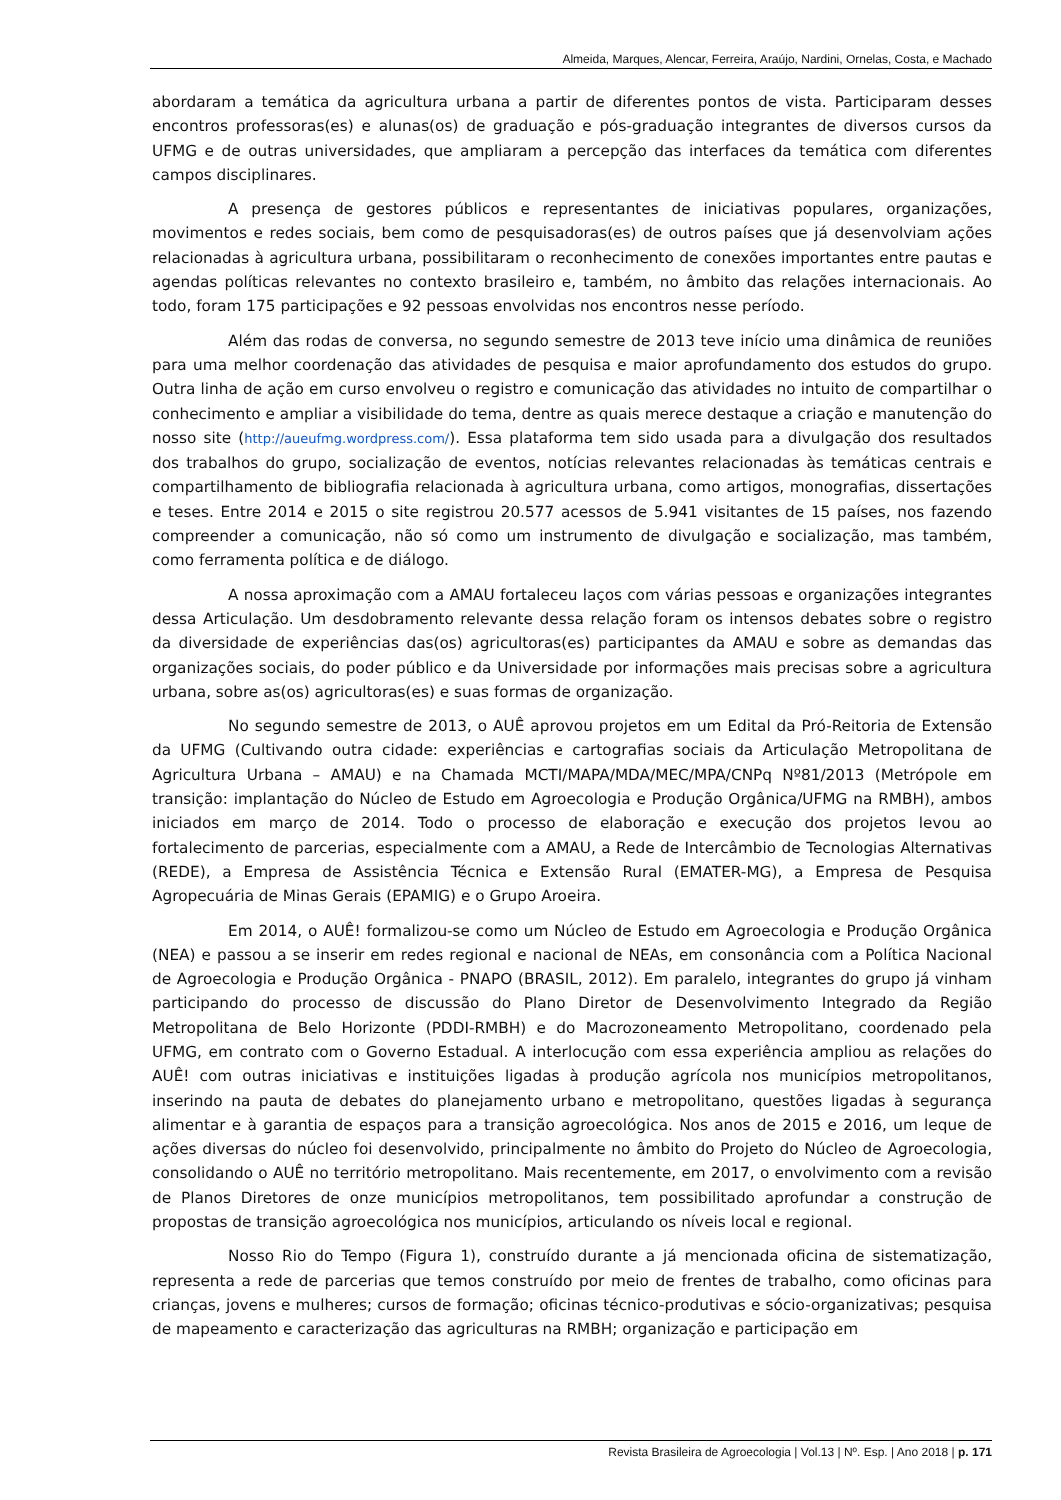Almeida, Marques, Alencar, Ferreira, Araújo, Nardini, Ornelas, Costa, e Machado
abordaram a temática da agricultura urbana a partir de diferentes pontos de vista. Participaram desses encontros professoras(es) e alunas(os) de graduação e pós-graduação integrantes de diversos cursos da UFMG e de outras universidades, que ampliaram a percepção das interfaces da temática com diferentes campos disciplinares.
A presença de gestores públicos e representantes de iniciativas populares, organizações, movimentos e redes sociais, bem como de pesquisadoras(es) de outros países que já desenvolviam ações relacionadas à agricultura urbana, possibilitaram o reconhecimento de conexões importantes entre pautas e agendas políticas relevantes no contexto brasileiro e, também, no âmbito das relações internacionais. Ao todo, foram 175 participações e 92 pessoas envolvidas nos encontros nesse período.
Além das rodas de conversa, no segundo semestre de 2013 teve início uma dinâmica de reuniões para uma melhor coordenação das atividades de pesquisa e maior aprofundamento dos estudos do grupo. Outra linha de ação em curso envolveu o registro e comunicação das atividades no intuito de compartilhar o conhecimento e ampliar a visibilidade do tema, dentre as quais merece destaque a criação e manutenção do nosso site (http://aueufmg.wordpress.com/). Essa plataforma tem sido usada para a divulgação dos resultados dos trabalhos do grupo, socialização de eventos, notícias relevantes relacionadas às temáticas centrais e compartilhamento de bibliografia relacionada à agricultura urbana, como artigos, monografias, dissertações e teses. Entre 2014 e 2015 o site registrou 20.577 acessos de 5.941 visitantes de 15 países, nos fazendo compreender a comunicação, não só como um instrumento de divulgação e socialização, mas também, como ferramenta política e de diálogo.
A nossa aproximação com a AMAU fortaleceu laços com várias pessoas e organizações integrantes dessa Articulação. Um desdobramento relevante dessa relação foram os intensos debates sobre o registro da diversidade de experiências das(os) agricultoras(es) participantes da AMAU e sobre as demandas das organizações sociais, do poder público e da Universidade por informações mais precisas sobre a agricultura urbana, sobre as(os) agricultoras(es) e suas formas de organização.
No segundo semestre de 2013, o AUÊ aprovou projetos em um Edital da Pró-Reitoria de Extensão da UFMG (Cultivando outra cidade: experiências e cartografias sociais da Articulação Metropolitana de Agricultura Urbana – AMAU) e na Chamada MCTI/MAPA/MDA/MEC/MPA/CNPq Nº81/2013 (Metrópole em transição: implantação do Núcleo de Estudo em Agroecologia e Produção Orgânica/UFMG na RMBH), ambos iniciados em março de 2014. Todo o processo de elaboração e execução dos projetos levou ao fortalecimento de parcerias, especialmente com a AMAU, a Rede de Intercâmbio de Tecnologias Alternativas (REDE), a Empresa de Assistência Técnica e Extensão Rural (EMATER-MG), a Empresa de Pesquisa Agropecuária de Minas Gerais (EPAMIG) e o Grupo Aroeira.
Em 2014, o AUÊ! formalizou-se como um Núcleo de Estudo em Agroecologia e Produção Orgânica (NEA) e passou a se inserir em redes regional e nacional de NEAs, em consonância com a Política Nacional de Agroecologia e Produção Orgânica - PNAPO (BRASIL, 2012). Em paralelo, integrantes do grupo já vinham participando do processo de discussão do Plano Diretor de Desenvolvimento Integrado da Região Metropolitana de Belo Horizonte (PDDI-RMBH) e do Macrozoneamento Metropolitano, coordenado pela UFMG, em contrato com o Governo Estadual. A interlocução com essa experiência ampliou as relações do AUÊ! com outras iniciativas e instituições ligadas à produção agrícola nos municípios metropolitanos, inserindo na pauta de debates do planejamento urbano e metropolitano, questões ligadas à segurança alimentar e à garantia de espaços para a transição agroecológica. Nos anos de 2015 e 2016, um leque de ações diversas do núcleo foi desenvolvido, principalmente no âmbito do Projeto do Núcleo de Agroecologia, consolidando o AUÊ no território metropolitano. Mais recentemente, em 2017, o envolvimento com a revisão de Planos Diretores de onze municípios metropolitanos, tem possibilitado aprofundar a construção de propostas de transição agroecológica nos municípios, articulando os níveis local e regional.
Nosso Rio do Tempo (Figura 1), construído durante a já mencionada oficina de sistematização, representa a rede de parcerias que temos construído por meio de frentes de trabalho, como oficinas para crianças, jovens e mulheres; cursos de formação; oficinas técnico-produtivas e sócio-organizativas; pesquisa de mapeamento e caracterização das agriculturas na RMBH; organização e participação em
Revista Brasileira de Agroecologia | Vol.13 | Nº. Esp. | Ano 2018 | p. 171